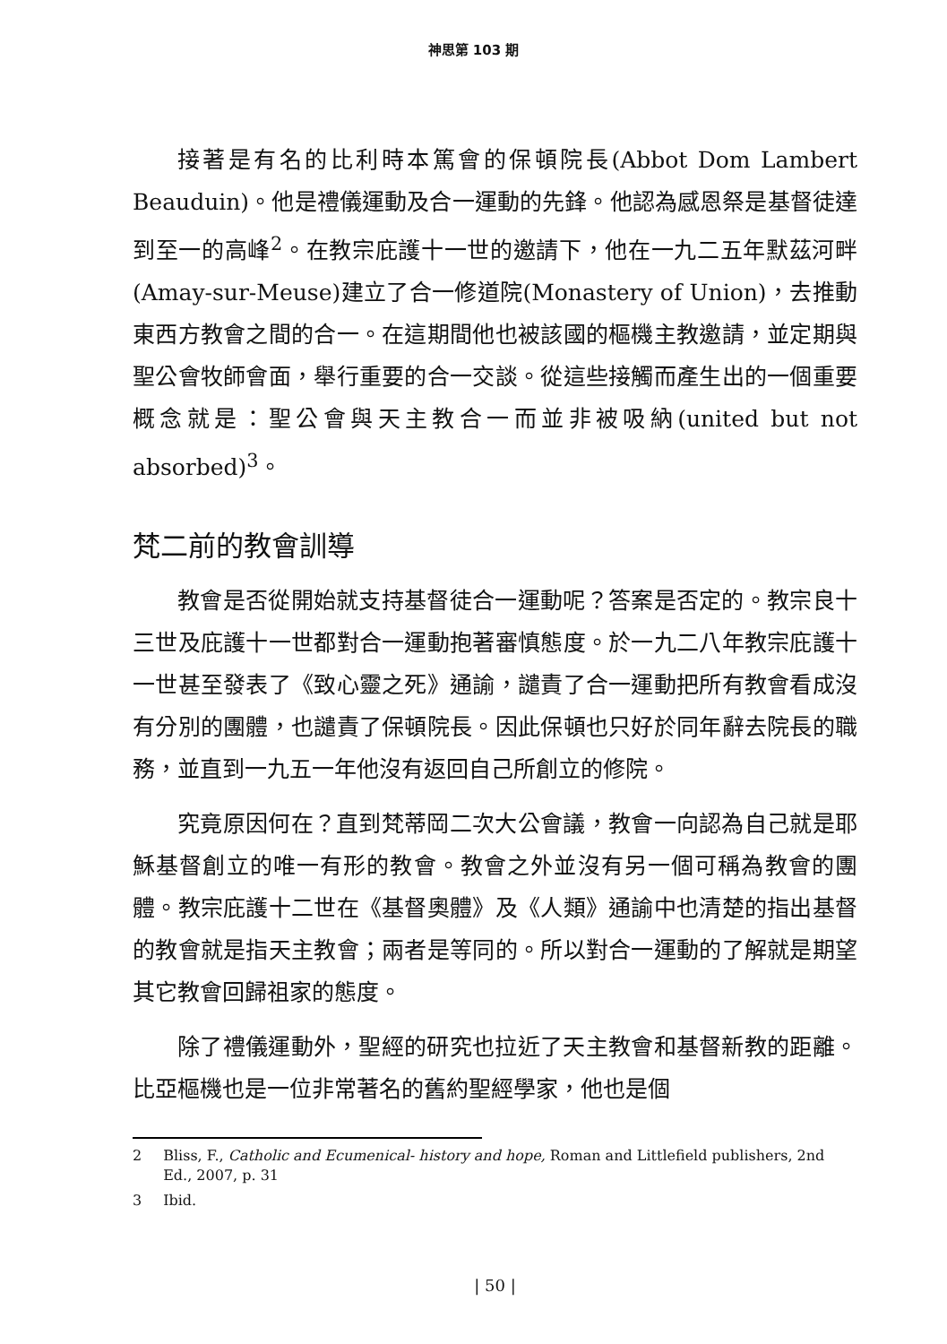神思第 103 期
接著是有名的比利時本篤會的保頓院長(Abbot Dom Lambert Beauduin)。他是禮儀運動及合一運動的先鋒。他認為感恩祭是基督徒達到至一的高峰<sup>2</sup>。在教宗庇護十一世的邀請下，他在一九二五年默茲河畔(Amay-sur-Meuse)建立了合一修道院(Monastery of Union)，去推動東西方教會之間的合一。在這期間他也被該國的樞機主教邀請，並定期與聖公會牧師會面，舉行重要的合一交談。從這些接觸而產生出的一個重要概念就是：聖公會與天主教合一而並非被吸納(united but not absorbed)<sup>3</sup>。
梵二前的教會訓導
教會是否從開始就支持基督徒合一運動呢？答案是否定的。教宗良十三世及庇護十一世都對合一運動抱著審慎態度。於一九二八年教宗庇護十一世甚至發表了《致心靈之死》通諭，譴責了合一運動把所有教會看成沒有分別的團體，也譴責了保頓院長。因此保頓也只好於同年辭去院長的職務，並直到一九五一年他沒有返回自己所創立的修院。
究竟原因何在？直到梵蒂岡二次大公會議，教會一向認為自己就是耶穌基督創立的唯一有形的教會。教會之外並沒有另一個可稱為教會的團體。教宗庇護十二世在《基督奧體》及《人類》通諭中也清楚的指出基督的教會就是指天主教會；兩者是等同的。所以對合一運動的了解就是期望其它教會回歸祖家的態度。
除了禮儀運動外，聖經的研究也拉近了天主教會和基督新教的距離。比亞樞機也是一位非常著名的舊約聖經學家，他也是個
2 Bliss, F., Catholic and Ecumenical- history and hope, Roman and Littlefield publishers, 2nd Ed., 2007, p. 31
3 Ibid.
| 50 |